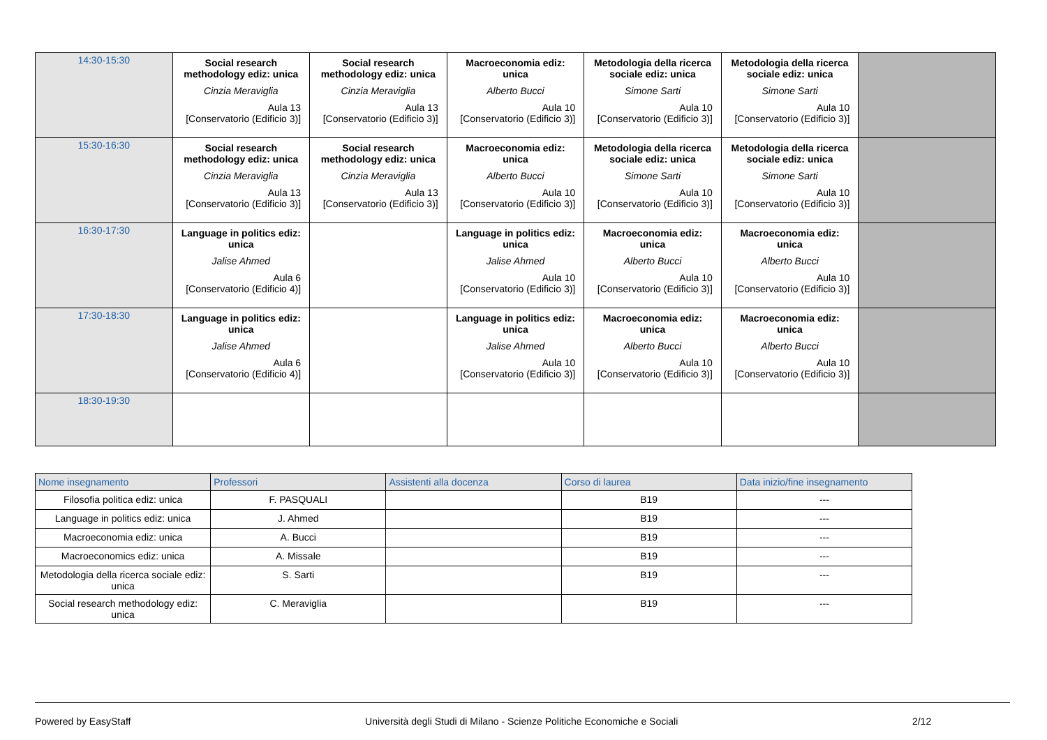| 14:30-15:30 | Social research methodology ediz: unica Cinzia Meraviglia Aula 13 [Conservatorio (Edificio 3)] | Social research methodology ediz: unica Cinzia Meraviglia Aula 13 [Conservatorio (Edificio 3)] | Macroeconomia ediz: unica Alberto Bucci Aula 10 [Conservatorio (Edificio 3)] | Metodologia della ricerca sociale ediz: unica Simone Sarti Aula 10 [Conservatorio (Edificio 3)] | Metodologia della ricerca sociale ediz: unica Simone Sarti Aula 10 [Conservatorio (Edificio 3)] | |
| 15:30-16:30 | Social research methodology ediz: unica Cinzia Meraviglia Aula 13 [Conservatorio (Edificio 3)] | Social research methodology ediz: unica Cinzia Meraviglia Aula 13 [Conservatorio (Edificio 3)] | Macroeconomia ediz: unica Alberto Bucci Aula 10 [Conservatorio (Edificio 3)] | Metodologia della ricerca sociale ediz: unica Simone Sarti Aula 10 [Conservatorio (Edificio 3)] | Metodologia della ricerca sociale ediz: unica Simone Sarti Aula 10 [Conservatorio (Edificio 3)] | |
| 16:30-17:30 | Language in politics ediz: unica Jalise Ahmed Aula 6 [Conservatorio (Edificio 4)] | | Language in politics ediz: unica Jalise Ahmed Aula 10 [Conservatorio (Edificio 3)] | Macroeconomia ediz: unica Alberto Bucci Aula 10 [Conservatorio (Edificio 3)] | Macroeconomia ediz: unica Alberto Bucci Aula 10 [Conservatorio (Edificio 3)] | |
| 17:30-18:30 | Language in politics ediz: unica Jalise Ahmed Aula 6 [Conservatorio (Edificio 4)] | | Language in politics ediz: unica Jalise Ahmed Aula 10 [Conservatorio (Edificio 3)] | Macroeconomia ediz: unica Alberto Bucci Aula 10 [Conservatorio (Edificio 3)] | Macroeconomia ediz: unica Alberto Bucci Aula 10 [Conservatorio (Edificio 3)] | |
| 18:30-19:30 | | | | | | |
| Nome insegnamento | Professori | Assistenti alla docenza | Corso di laurea | Data inizio/fine insegnamento |
| --- | --- | --- | --- | --- |
| Filosofia politica ediz: unica | F. PASQUALI | | B19 | --- |
| Language in politics ediz: unica | J. Ahmed | | B19 | --- |
| Macroeconomia ediz: unica | A. Bucci | | B19 | --- |
| Macroeconomics ediz: unica | A. Missale | | B19 | --- |
| Metodologia della ricerca sociale ediz: unica | S. Sarti | | B19 | --- |
| Social research methodology ediz: unica | C. Meraviglia | | B19 | --- |
Powered by EasyStaff Università degli Studi di Milano - Scienze Politiche Economiche e Sociali 2/12